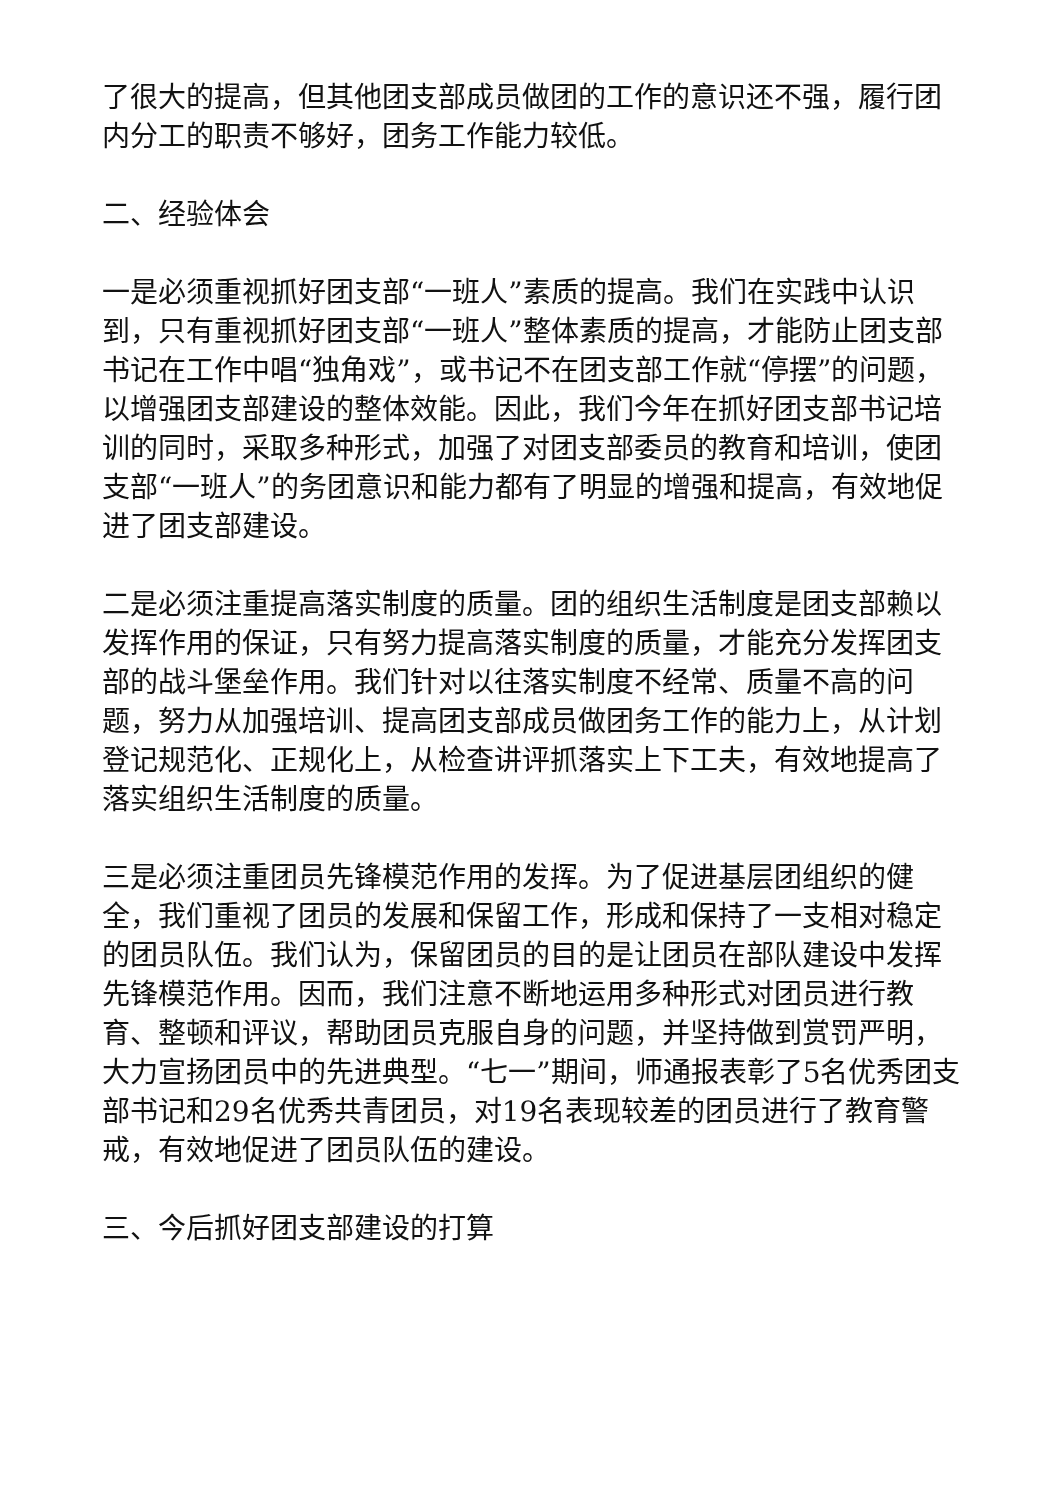了很大的提高，但其他团支部成员做团的工作的意识还不强，履行团内分工的职责不够好，团务工作能力较低。
二、经验体会
一是必须重视抓好团支部“一班人”素质的提高。我们在实践中认识到，只有重视抓好团支部“一班人”整体素质的提高，才能防止团支部书记在工作中唱“独角戏”，或书记不在团支部工作就“停摆”的问题，以增强团支部建设的整体效能。因此，我们今年在抓好团支部书记培训的同时，采取多种形式，加强了对团支部委员的教育和培训，使团支部“一班人”的务团意识和能力都有了明显的增强和提高，有效地促进了团支部建设。
二是必须注重提高落实制度的质量。团的组织生活制度是团支部赖以发挥作用的保证，只有努力提高落实制度的质量，才能充分发挥团支部的战斗堡垒作用。我们针对以往落实制度不经常、质量不高的问题，努力从加强培训、提高团支部成员做团务工作的能力上，从计划登记规范化、正规化上，从检查讲评抓落实上下工夫，有效地提高了落实组织生活制度的质量。
三是必须注重团员先锋模范作用的发挥。为了促进基层团组织的健全，我们重视了团员的发展和保留工作，形成和保持了一支相对稳定的团员队伍。我们认为，保留团员的目的是让团员在部队建设中发挥先锋模范作用。因而，我们注意不断地运用多种形式对团员进行教育、整顿和评议，帮助团员克服自身的问题，并坚持做到赏罚严明，大力宣扬团员中的先进典型。“七一”期间，师通报表彰了5名优秀团支部书记和29名优秀共青团员，对19名表现较差的团员进行了教育警戒，有效地促进了团员队伍的建设。
三、今后抓好团支部建设的打算